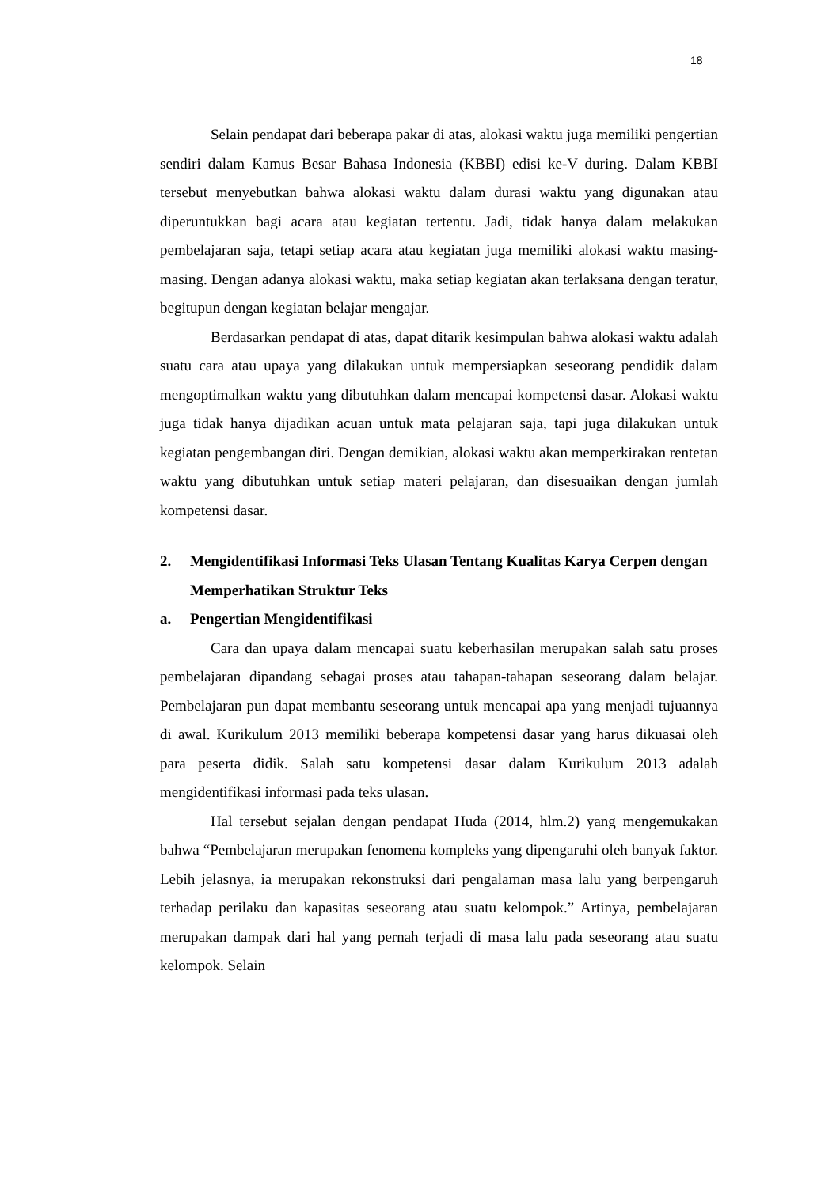18
Selain pendapat dari beberapa pakar di atas, alokasi waktu juga memiliki pengertian sendiri dalam Kamus Besar Bahasa Indonesia (KBBI) edisi ke-V during. Dalam KBBI tersebut menyebutkan bahwa alokasi waktu dalam durasi waktu yang digunakan atau diperuntukkan bagi acara atau kegiatan tertentu. Jadi, tidak hanya dalam melakukan pembelajaran saja, tetapi setiap acara atau kegiatan juga memiliki alokasi waktu masing-masing. Dengan adanya alokasi waktu, maka setiap kegiatan akan terlaksana dengan teratur, begitupun dengan kegiatan belajar mengajar.
Berdasarkan pendapat di atas, dapat ditarik kesimpulan bahwa alokasi waktu adalah suatu cara atau upaya yang dilakukan untuk mempersiapkan seseorang pendidik dalam mengoptimalkan waktu yang dibutuhkan dalam mencapai kompetensi dasar. Alokasi waktu juga tidak hanya dijadikan acuan untuk mata pelajaran saja, tapi juga dilakukan untuk kegiatan pengembangan diri. Dengan demikian, alokasi waktu akan memperkirakan rentetan waktu yang dibutuhkan untuk setiap materi pelajaran, dan disesuaikan dengan jumlah kompetensi dasar.
2. Mengidentifikasi Informasi Teks Ulasan Tentang Kualitas Karya Cerpen dengan Memperhatikan Struktur Teks
a. Pengertian Mengidentifikasi
Cara dan upaya dalam mencapai suatu keberhasilan merupakan salah satu proses pembelajaran dipandang sebagai proses atau tahapan-tahapan seseorang dalam belajar. Pembelajaran pun dapat membantu seseorang untuk mencapai apa yang menjadi tujuannya di awal. Kurikulum 2013 memiliki beberapa kompetensi dasar yang harus dikuasai oleh para peserta didik. Salah satu kompetensi dasar dalam Kurikulum 2013 adalah mengidentifikasi informasi pada teks ulasan.
Hal tersebut sejalan dengan pendapat Huda (2014, hlm.2) yang mengemukakan bahwa “Pembelajaran merupakan fenomena kompleks yang dipengaruhi oleh banyak faktor. Lebih jelasnya, ia merupakan rekonstruksi dari pengalaman masa lalu yang berpengaruh terhadap perilaku dan kapasitas seseorang atau suatu kelompok.” Artinya, pembelajaran merupakan dampak dari hal yang pernah terjadi di masa lalu pada seseorang atau suatu kelompok. Selain